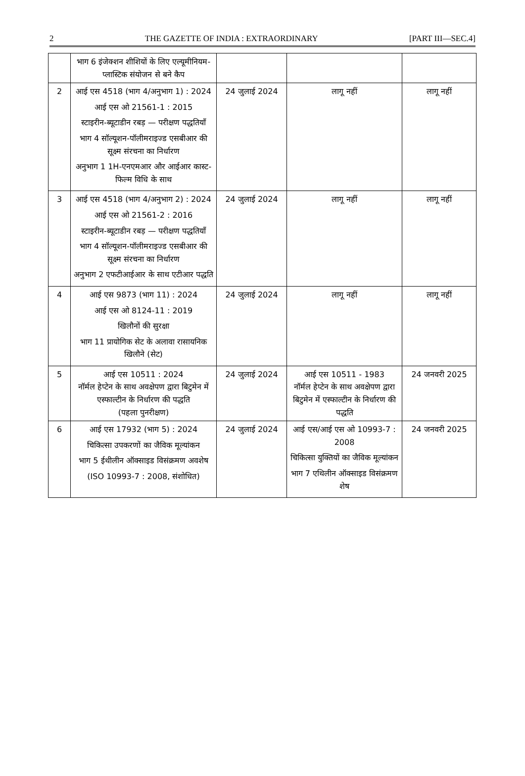2 THE GAZETTE OF INDIA : EXTRAORDINARY [PART III—SEC.4]
| | भाग 6 इंजेक्शन शीशियों के लिए एल्यूमीनियम-प्लास्टिक संयोजन से बने कैप | | | |
| 2 | आई एस 4518 (भाग 4/अनुभाग 1) : 2024 आई एस ओ 21561-1 : 2015 स्टाइरीन-ब्यूटाडीन रबड़ — परीक्षण पद्धतियाँ भाग 4 सॉल्यूशन-पॉलीमराइज्ड एसबीआर की सूक्ष्म संरचना का निर्धारण अनुभाग 1 1H-एनएमआर और आईआर कास्ट-फिल्म विधि के साथ | 24 जुलाई 2024 | लागू नहीं | लागू नहीं |
| 3 | आई एस 4518 (भाग 4/अनुभाग 2) : 2024 आई एस ओ 21561-2 : 2016 स्टाइरीन-ब्यूटाडीन रबड़ — परीक्षण पद्धतियाँ भाग 4 सॉल्यूशन-पॉलीमराइज्ड एसबीआर की सूक्ष्म संरचना का निर्धारण अनुभाग 2 एफटीआईआर के साथ एटीआर पद्धति | 24 जुलाई 2024 | लागू नहीं | लागू नहीं |
| 4 | आई एस 9873 (भाग 11) : 2024 आई एस ओ 8124-11 : 2019 खिलौनों की सुरक्षा भाग 11 प्रायोगिक सेट के अलावा रासायनिक खिलौने (सेट) | 24 जुलाई 2024 | लागू नहीं | लागू नहीं |
| 5 | आई एस 10511 : 2024 नॉर्मल हेप्टेन के साथ अवक्षेपण द्वारा बिटुमेन में एस्फाल्टीन के निर्धारण की पद्धति (पहला पुनरीक्षण) | 24 जुलाई 2024 | आई एस 10511 - 1983 नॉर्मल हेप्टेन के साथ अवक्षेपण द्वारा बिटुमेन में एस्फाल्टीन के निर्धारण की पद्धति | 24 जनवरी 2025 |
| 6 | आई एस 17932 (भाग 5) : 2024 चिकित्सा उपकरणों का जैविक मूल्यांकन भाग 5 ईथीलीन ऑक्साइड विसंक्रमण अवशेष (ISO 10993-7 : 2008, संशोधित) | 24 जुलाई 2024 | आई एस/आई एस ओ 10993-7 : 2008 चिकित्सा युक्तियों का जैविक मूल्यांकन भाग 7 एथिलीन ऑक्साइड विसंक्रमण शेष | 24 जनवरी 2025 |